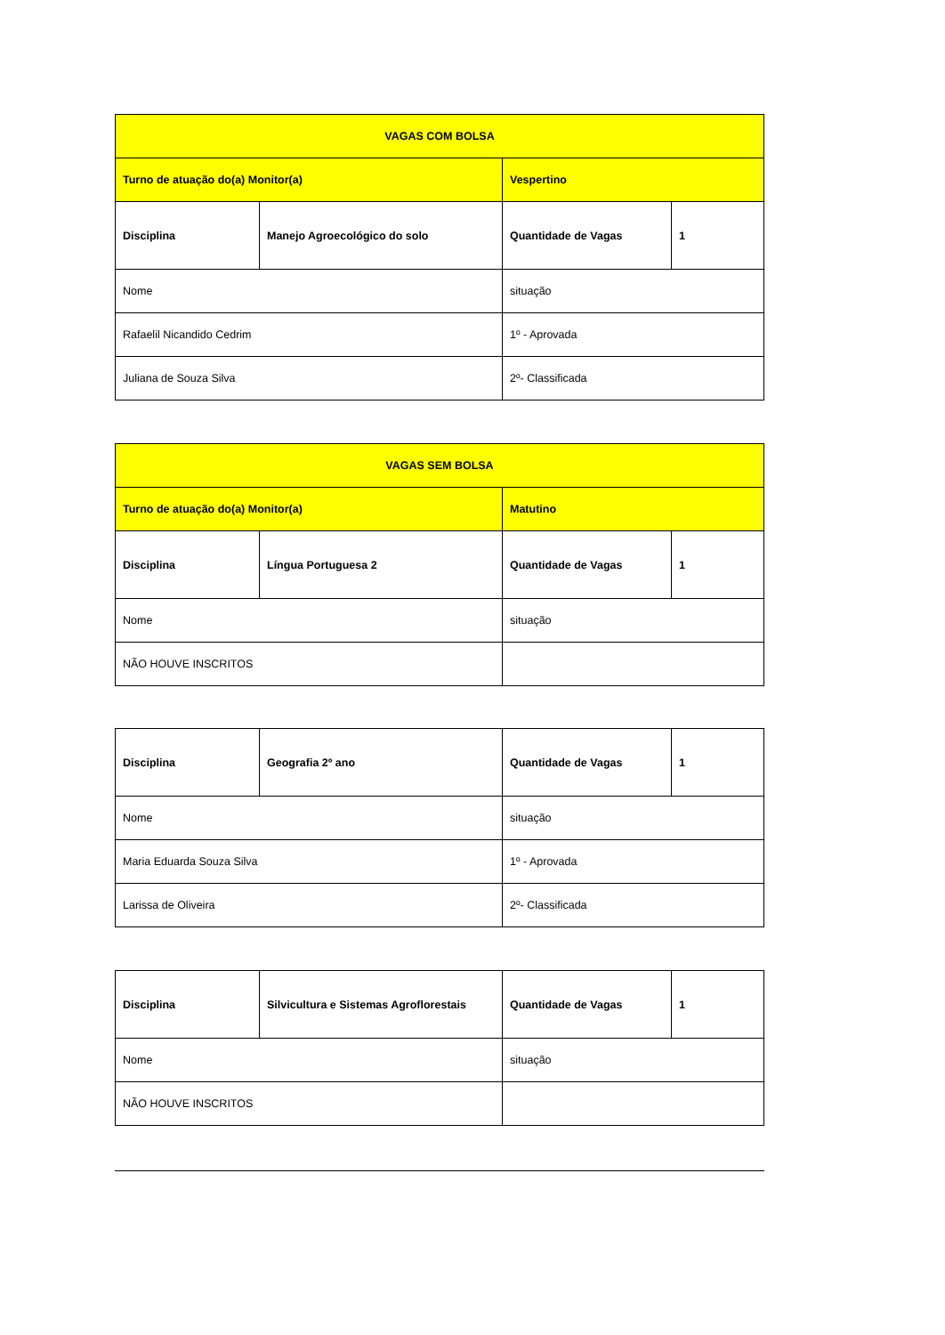| VAGAS COM BOLSA | | | |
| Turno de atuação do(a) Monitor(a) | | Vespertino | |
| Disciplina | Manejo Agroecológico do solo | Quantidade de Vagas | 1 |
| Nome | | situação | |
| Rafaelil Nicandido Cedrim | | 1º - Aprovada | |
| Juliana de Souza Silva | | 2º- Classificada | |
| VAGAS SEM BOLSA | | | |
| Turno de atuação do(a) Monitor(a) | | Matutino | |
| Disciplina | Língua Portuguesa 2 | Quantidade de Vagas | 1 |
| Nome | | situação | |
| NÃO HOUVE INSCRITOS | | | |
| Disciplina | Geografia 2º ano | Quantidade de Vagas | 1 |
| Nome | | situação | |
| Maria Eduarda Souza Silva | | 1º - Aprovada | |
| Larissa de Oliveira | | 2º- Classificada | |
| Disciplina | Silvicultura e Sistemas Agroflorestais | Quantidade de Vagas | 1 |
| Nome | | situação | |
| NÃO HOUVE INSCRITOS | | | |